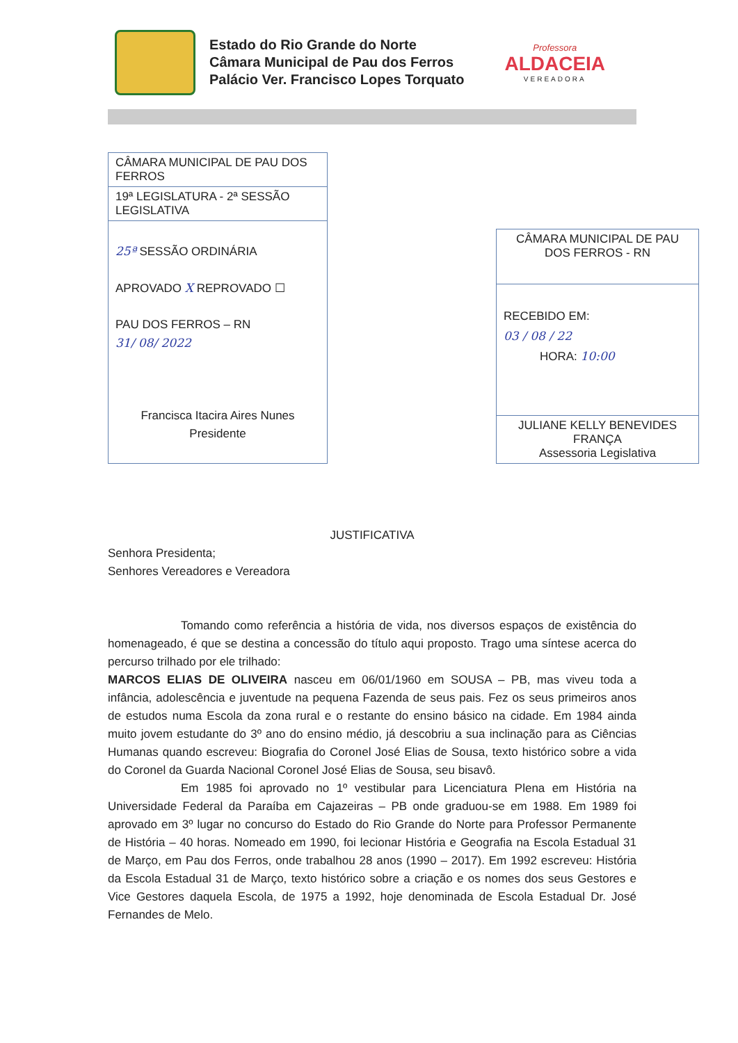Estado do Rio Grande do Norte
Câmara Municipal de Pau dos Ferros
Palácio Ver. Francisco Lopes Torquato
Professora
ALDACEIA
VEREADORA
| CÂMARA MUNICIPAL DE PAU DOS FERROS |
| 19ª LEGISLATURA - 2ª SESSÃO LEGISLATIVA |
| 25ª SESSÃO ORDINÁRIA APROVADO X REPROVADO ☐ PAU DOS FERROS – RN 31/ 08/ 2022 Francisca Itacira Aires Nunes Presidente |
| CÂMARA MUNICIPAL DE PAU DOS FERROS - RN |
| RECEBIDO EM: 03 / 08 / 22 HORA: 10:00 |
| JULIANE KELLY BENEVIDES FRANÇA Assessoria Legislativa |
JUSTIFICATIVA
Senhora Presidenta;
Senhores Vereadores e Vereadora
Tomando como referência a história de vida, nos diversos espaços de existência do homenageado, é que se destina a concessão do título aqui proposto. Trago uma síntese acerca do percurso trilhado por ele trilhado:
MARCOS ELIAS DE OLIVEIRA nasceu em 06/01/1960 em SOUSA – PB, mas viveu toda a infância, adolescência e juventude na pequena Fazenda de seus pais. Fez os seus primeiros anos de estudos numa Escola da zona rural e o restante do ensino básico na cidade. Em 1984 ainda muito jovem estudante do 3º ano do ensino médio, já descobriu a sua inclinação para as Ciências Humanas quando escreveu: Biografia do Coronel José Elias de Sousa, texto histórico sobre a vida do Coronel da Guarda Nacional Coronel José Elias de Sousa, seu bisavô.
Em 1985 foi aprovado no 1º vestibular para Licenciatura Plena em História na Universidade Federal da Paraíba em Cajazeiras – PB onde graduou-se em 1988. Em 1989 foi aprovado em 3º lugar no concurso do Estado do Rio Grande do Norte para Professor Permanente de História – 40 horas. Nomeado em 1990, foi lecionar História e Geografia na Escola Estadual 31 de Março, em Pau dos Ferros, onde trabalhou 28 anos (1990 – 2017). Em 1992 escreveu: História da Escola Estadual 31 de Março, texto histórico sobre a criação e os nomes dos seus Gestores e Vice Gestores daquela Escola, de 1975 a 1992, hoje denominada de Escola Estadual Dr. José Fernandes de Melo.